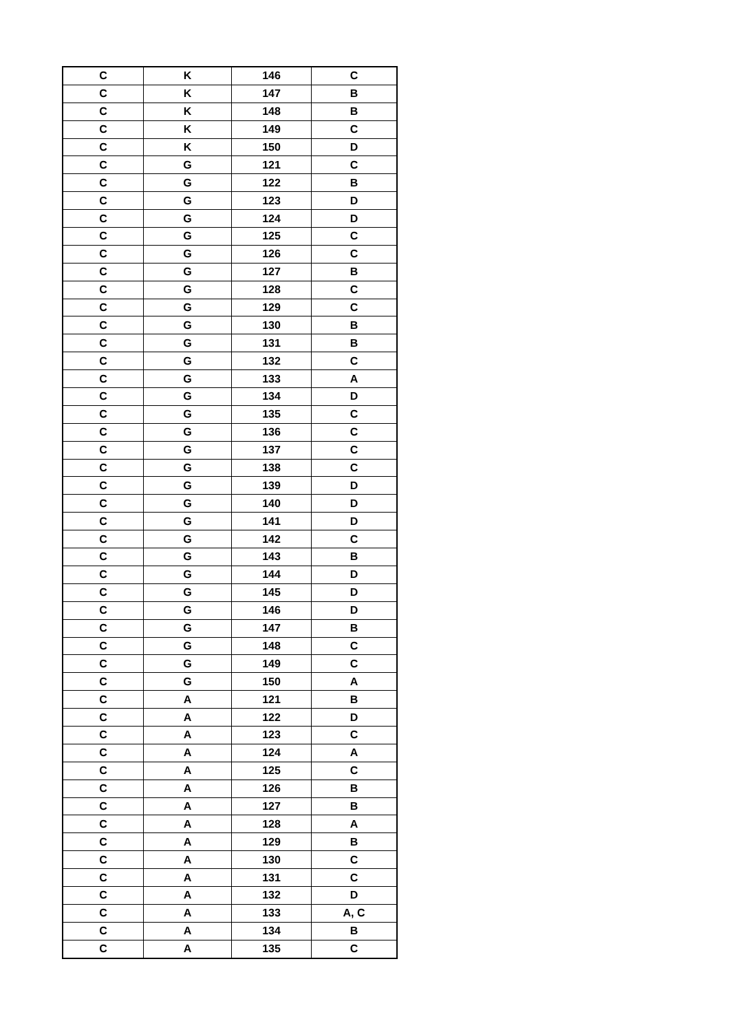| C | K | 146 | C |
| C | K | 147 | B |
| C | K | 148 | B |
| C | K | 149 | C |
| C | K | 150 | D |
| C | G | 121 | C |
| C | G | 122 | B |
| C | G | 123 | D |
| C | G | 124 | D |
| C | G | 125 | C |
| C | G | 126 | C |
| C | G | 127 | B |
| C | G | 128 | C |
| C | G | 129 | C |
| C | G | 130 | B |
| C | G | 131 | B |
| C | G | 132 | C |
| C | G | 133 | A |
| C | G | 134 | D |
| C | G | 135 | C |
| C | G | 136 | C |
| C | G | 137 | C |
| C | G | 138 | C |
| C | G | 139 | D |
| C | G | 140 | D |
| C | G | 141 | D |
| C | G | 142 | C |
| C | G | 143 | B |
| C | G | 144 | D |
| C | G | 145 | D |
| C | G | 146 | D |
| C | G | 147 | B |
| C | G | 148 | C |
| C | G | 149 | C |
| C | G | 150 | A |
| C | A | 121 | B |
| C | A | 122 | D |
| C | A | 123 | C |
| C | A | 124 | A |
| C | A | 125 | C |
| C | A | 126 | B |
| C | A | 127 | B |
| C | A | 128 | A |
| C | A | 129 | B |
| C | A | 130 | C |
| C | A | 131 | C |
| C | A | 132 | D |
| C | A | 133 | A, C |
| C | A | 134 | B |
| C | A | 135 | C |